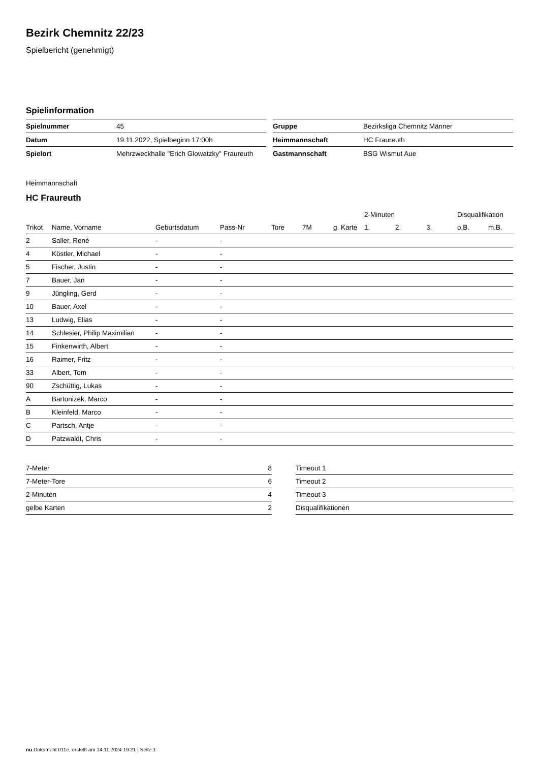Bezirk Chemnitz 22/23
Spielbericht (genehmigt)
Spielinformation
| Spielnummer | 45 |
| Datum | 19.11.2022, Spielbeginn 17:00h |
| Spielort | Mehrzweckhalle "Erich Glowatzky" Fraureuth |
| Gruppe | Bezirksliga Chemnitz Männer |
| Heimmannschaft | HC Fraureuth |
| Gastmannschaft | BSG Wismut Aue |
Heimmannschaft
HC Fraureuth
| | | | | | | | 2-Minuten | | | Disqualifikation | |
| --- | --- | --- | --- | --- | --- | --- | --- | --- | --- | --- | --- |
| Trikot | Name, Vorname | Geburtsdatum | Pass-Nr | Tore | 7M | g. Karte | 1. | 2. | 3. | o.B. | m.B. |
| 2 | Saller, Renè | - | - | | | | | | | | |
| 4 | Köstler, Michael | - | - | | | | | | | | |
| 5 | Fischer, Justin | - | - | | | | | | | | |
| 7 | Bauer, Jan | - | - | | | | | | | | |
| 9 | Jüngling, Gerd | - | - | | | | | | | | |
| 10 | Bauer, Axel | - | - | | | | | | | | |
| 13 | Ludwig, Elias | - | - | | | | | | | | |
| 14 | Schlesier, Philip Maximilian | - | - | | | | | | | | |
| 15 | Finkenwirth, Albert | - | - | | | | | | | | |
| 16 | Raimer, Fritz | - | - | | | | | | | | |
| 33 | Albert, Tom | - | - | | | | | | | | |
| 90 | Zschüttig, Lukas | - | - | | | | | | | | |
| A | Bartonizek, Marco | - | - | | | | | | | | |
| B | Kleinfeld, Marco | - | - | | | | | | | | |
| C | Partsch, Antje | - | - | | | | | | | | |
| D | Patzwaldt, Chris | - | - | | | | | | | | |
| 7-Meter | 8 |
| 7-Meter-Tore | 6 |
| 2-Minuten | 4 |
| gelbe Karten | 2 |
| Timeout 1 |
| Timeout 2 |
| Timeout 3 |
| Disqualifikationen |
nu.Dokument 011e, erstellt am 14.11.2024 19:21 | Seite 1